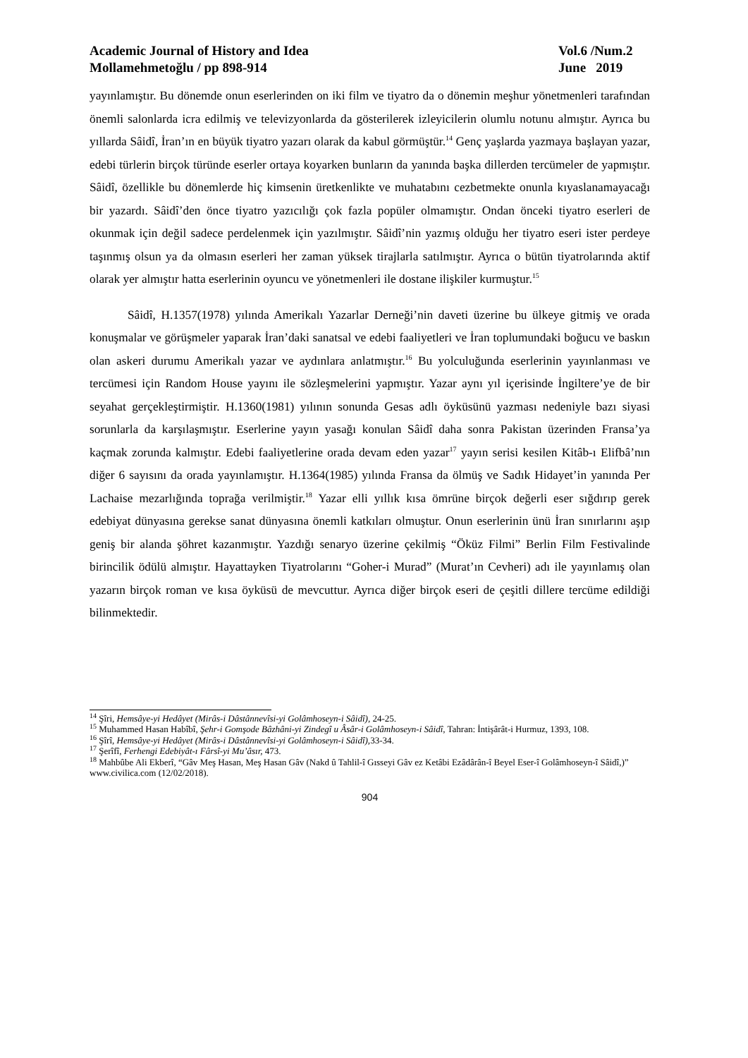Academic Journal of History and Idea
Mollamehmetoğlu / pp 898-914
Vol.6 /Num.2
June 2019
yayınlamıştır. Bu dönemde onun eserlerinden on iki film ve tiyatro da o dönemin meşhur yönetmenleri tarafından önemli salonlarda icra edilmiş ve televizyonlarda da gösterilerek izleyicilerin olumlu notunu almıştır. Ayrıca bu yıllarda Sâidî, İran’ın en büyük tiyatro yazarı olarak da kabul görmüştür.<sup>14</sup> Genç yaşlarda yazmaya başlayan yazar, edebi türlerin birçok türünde eserler ortaya koyarken bunların da yanında başka dillerden tercümeler de yapmıştır. Sâidî, özellikle bu dönemlerde hiç kimsenin üretkenlikte ve muhatabını cezbetmekte onunla kıyaslanamayacağı bir yazardı. Sâidî’den önce tiyatro yazıcılığı çok fazla popüler olmamıştır. Ondan önceki tiyatro eserleri de okunmak için değil sadece perdelenmek için yazılmıştır. Sâidî’nin yazmış olduğu her tiyatro eseri ister perdeye taşınmış olsun ya da olmasın eserleri her zaman yüksek tirajlarla satılmıştır. Ayrıca o bütün tiyatrolarında aktif olarak yer almıştır hatta eserlerinin oyuncu ve yönetmenleri ile dostane ilişkiler kurmuştur.<sup>15</sup>
Sâidî, H.1357(1978) yılında Amerikalı Yazarlar Derneği’nin daveti üzerine bu ülkeye gitmiş ve orada konuşmalar ve görüşmeler yaparak İran’daki sanatsal ve edebi faaliyetleri ve İran toplumundaki boğucu ve baskın olan askeri durumu Amerikalı yazar ve aydınlara anlatmıştır.<sup>16</sup> Bu yolculuğunda eserlerinin yayınlanması ve tercümesi için Random House yayını ile sözleşmelerini yapmıştır. Yazar aynı yıl içerisinde İngiltere’ye de bir seyahat gerçekleştirmiştir. H.1360(1981) yılının sonunda Gesas adlı öyküsünü yazması nedeniyle bazı siyasi sorunlarla da karşılaşmıştır. Eserlerine yayın yasağı konulan Sâidî daha sonra Pakistan üzerinden Fransa’ya kaçmak zorunda kalmıştır. Edebi faaliyetlerine orada devam eden yazar<sup>17</sup> yayın serisi kesilen Kitâb-ı Elifbâ’nın diğer 6 sayısını da orada yayınlamıştır. H.1364(1985) yılında Fransa da ölmüş ve Sadık Hidayet’in yanında Per Lachaise mezarlığında toprağa verilmiştir.<sup>18</sup> Yazar elli yıllık kısa ömrüne birçok değerli eser sığdırıp gerek edebiyat dünyasına gerekse sanat dünyasına önemli katkıları olmuştur. Onun eserlerinin ünü İran sınırlarını aşıp geniş bir alanda şöhret kazanmıştır. Yazdığı senaryo üzerine çekilmiş “Öküz Filmi” Berlin Film Festivalinde birincilik ödülü almıştır. Hayattayken Tiyatrolarını “Goher-i Murad” (Murat’ın Cevheri) adı ile yayınlamış olan yazarın birçok roman ve kısa öyküsü de mevcuttur. Ayrıca diğer birçok eseri de çeşitli dillere tercüme edildiği bilinmektedir.
<sup>14</sup> Şîri, Hemsâye-yi Hedâyet (Mirâs-i Dâstânnevîsi-yi Golâmhoseyn-i Sâidî), 24-25.
<sup>15</sup> Muhammed Hasan Habîbî, Şehr-i Gomşode Bâzhâni-yi Zindegî u Âsâr-i Golâmhoseyn-i Sâidî, Tahran: İntişârât-i Hurmuz, 1393, 108.
<sup>16</sup> Şîrî, Hemsâye-yi Hedâyet (Mirâs-i Dâstânnevîsi-yi Golâmhoseyn-i Sâidî), 33-34.
<sup>17</sup> Şerîfî, Ferhengi Edebiyât-ı Fârsî-yi Mu’âsır, 473.
<sup>18</sup> Mahbûbe Ali Ekberî, “Gâv Meş Hasan, Meş Hasan Gâv (Nakd û Tahlil-î Gısseyi Gâv ez Ketâbi Ezâdârân-î Beyel Eser-î Golâmhoseyn-î Sâidî,)” www.civilica.com (12/02/2018).
904